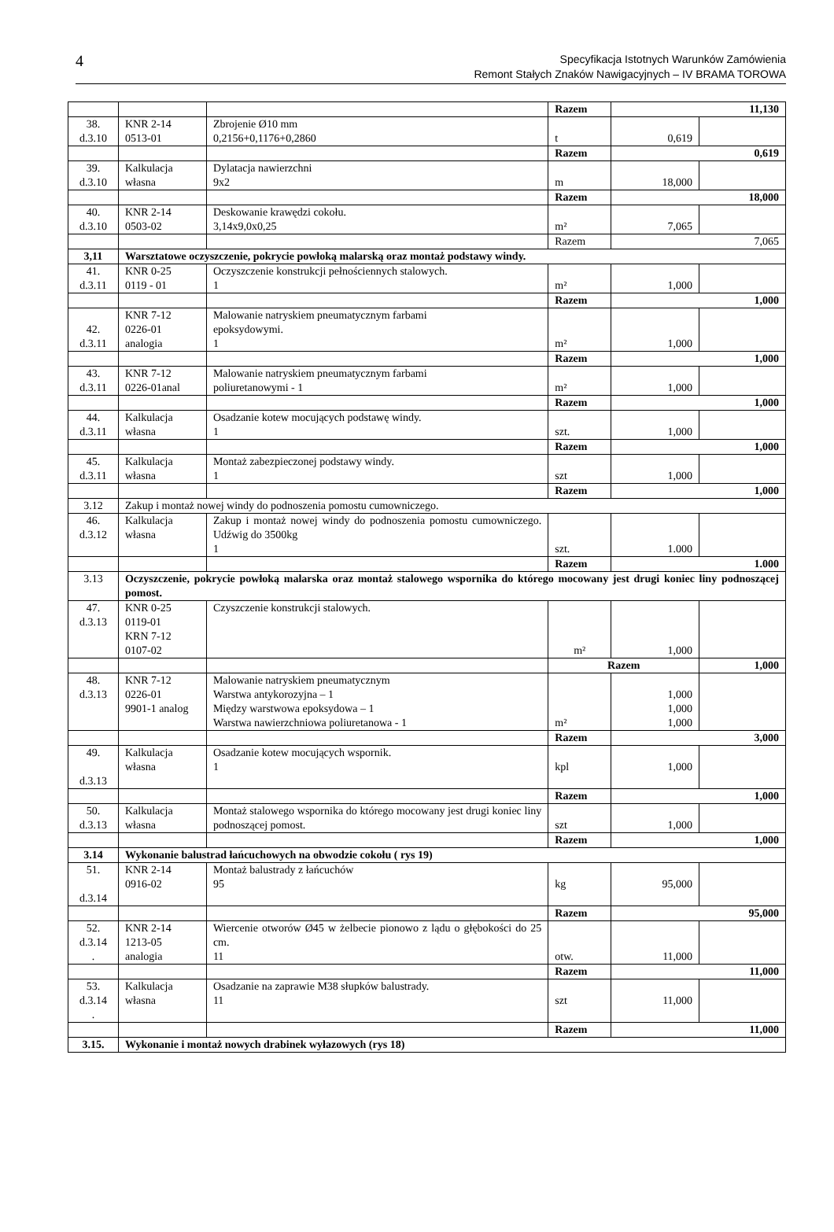4
Specyfikacja Istotnych Warunków Zamówienia
Remont Stałych Znaków Nawigacyjnych – IV BRAMA TOROWA
| | | | Razem | 11,130 | |
| 38. d.3.10 | KNR 2-14 0513-01 | Zbrojenie Ø10 mm 0,2156+0,1176+0,2860 | t | 0,619 | |
| | | | Razem | 0,619 | |
| 39. d.3.10 | Kalkulacja własna | Dylatacja nawierzchni 9x2 | m | 18,000 | |
| | | | Razem | 18,000 | |
| 40. d.3.10 | KNR 2-14 0503-02 | Deskowanie krawędzi cokołu. 3,14x9,0x0,25 | m² | 7,065 | |
| | | | Razem | 7,065 | |
| 3,11 | Warsztatowe oczyszczenie, pokrycie powłoką malarską oraz montaż podstawy windy. | | | | |
| 41. d.3.11 | KNR 0-25 0119 - 01 | Oczyszczenie konstrukcji pełnościennych stalowych. 1 | m² | 1,000 | |
| | | | Razem | 1,000 | |
| 42. d.3.11 | KNR 7-12 0226-01 analogia | Malowanie natryskiem pneumatycznym farbami epoksydowymi. 1 | m² | 1,000 | |
| | | | Razem | 1,000 | |
| 43. d.3.11 | KNR 7-12 0226-01anal | Malowanie natryskiem pneumatycznym farbami poliuretanowymi - 1 | m² | 1,000 | |
| | | | Razem | 1,000 | |
| 44. d.3.11 | Kalkulacja własna | Osadzanie kotew mocujących podstawę windy. 1 | szt. | 1,000 | |
| | | | Razem | 1,000 | |
| 45. d.3.11 | Kalkulacja własna | Montaż zabezpieczonej podstawy windy. 1 | szt | 1,000 | |
| | | | Razem | 1,000 | |
| 3.12 | Zakup i montaż nowej windy do podnoszenia pomostu cumowniczego. | | | | |
| 46. d.3.12 | Kalkulacja własna | Zakup i montaż nowej windy do podnoszenia pomostu cumowniczego. Udźwig do 3500kg 1 | szt. | 1.000 | |
| | | | Razem | 1.000 | |
| 3.13 | Oczyszczenie, pokrycie powłoką malarska oraz montaż stalowego wspornika do którego mocowany jest drugi koniec liny podnoszącej pomost. | | | | |
| 47. d.3.13 | KNR 0-25 0119-01 KRN 7-12 0107-02 | Czyszczenie konstrukcji stalowych. | m² | 1,000 | |
| | | | Razem | | 1,000 |
| 48. d.3.13 | KNR 7-12 0226-01 9901-1 analog | Malowanie natryskiem pneumatycznym Warstwa antykorozyjna – 1 Między warstwowa epoksydowa – 1 Warstwa nawierzchniowa poliuretanowa - 1 | m² | 1,000 1,000 1,000 | |
| | | | Razem | 3,000 | |
| 49. d.3.13 | Kalkulacja własna | Osadzanie kotew mocujących wspornik. 1 | kpl | 1,000 | |
| | | | Razem | 1,000 | |
| 50. d.3.13 | Kalkulacja własna | Montaż stalowego wspornika do którego mocowany jest drugi koniec liny podnoszącej pomost. | szt | 1,000 | |
| | | | Razem | 1,000 | |
| 3.14 | Wykonanie balustrad łańcuchowych na obwodzie cokołu ( rys 19) | | | | |
| 51. d.3.14 | KNR 2-14 0916-02 | Montaż balustrady z łańcuchów 95 | kg | 95,000 | |
| | | | Razem | 95,000 | |
| 52. d.3.14 . | KNR 2-14 1213-05 analogia | Wiercenie otworów Ø45 w żelbecie pionowo z lądu o głębokości do 25 cm. 11 | otw. | 11,000 | |
| | | | Razem | 11,000 | |
| 53. d.3.14 . | Kalkulacja własna | Osadzanie na zaprawie M38 słupków balustrady. 11 | szt | 11,000 | |
| | | | Razem | 11,000 | |
| 3.15. | Wykonanie i montaż nowych drabinek wyłazowych (rys 18) | | | | |